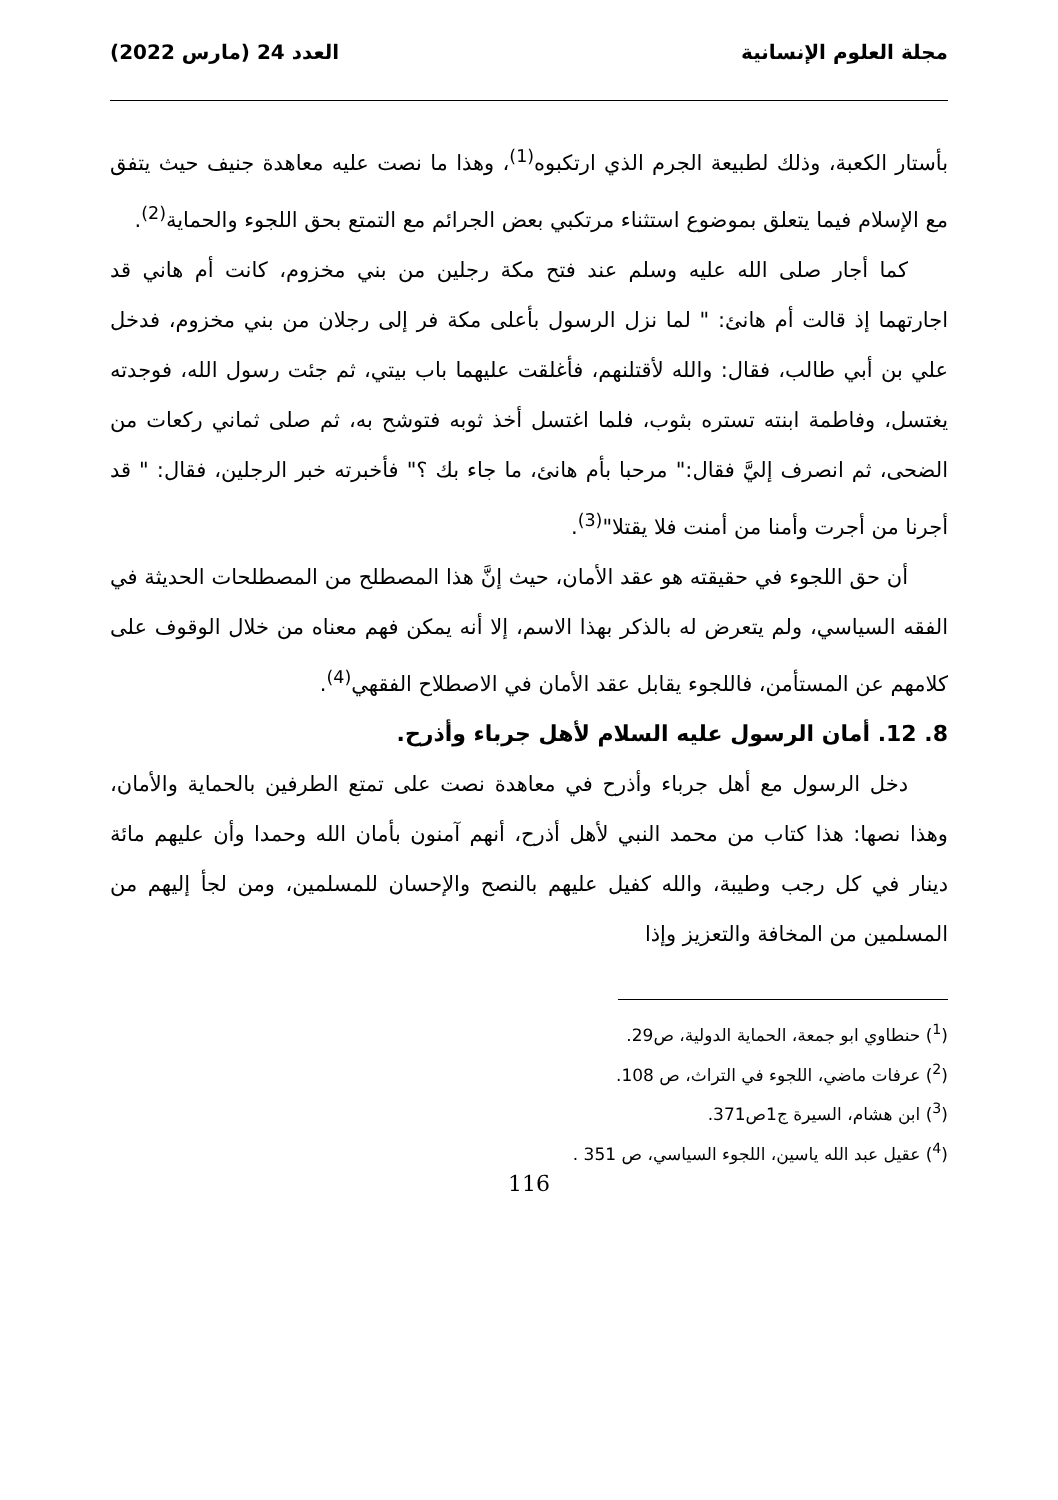مجلة العلوم الإنسانية العدد 24 (مارس 2022)
بأستار الكعبة، وذلك لطبيعة الجرم الذي ارتكبوه<sup>(1)</sup>، وهذا ما نصت عليه معاهدة جنيف حيث يتفق مع الإسلام فيما يتعلق بموضوع استثناء مرتكبي بعض الجرائم مع التمتع بحق اللجوء والحماية<sup>(2)</sup>.
كما أجار صلى الله عليه وسلم عند فتح مكة رجلين من بني مخزوم، كانت أم هاني قد اجارتهما إذ قالت أم هانئ: " لما نزل الرسول بأعلى مكة فر إلى رجلان من بني مخزوم، فدخل علي بن أبي طالب، فقال: والله لأقتلنهم، فأغلقت عليهما باب بيتي، ثم جئت رسول الله، فوجدته يغتسل، وفاطمة ابنته تستره بثوب، فلما اغتسل أخذ ثوبه فتوشح به، ثم صلى ثماني ركعات من الضحى، ثم انصرف إليَّ فقال:" مرحبا بأم هانئ، ما جاء بك ؟" فأخبرته خبر الرجلين، فقال: " قد أجرنا من أجرت وأمنا من أمنت فلا يقتلا"<sup>(3)</sup>.
أن حق اللجوء في حقيقته هو عقد الأمان، حيث إنَّ هذا المصطلح من المصطلحات الحديثة في الفقه السياسي، ولم يتعرض له بالذكر بهذا الاسم، إلا أنه يمكن فهم معناه من خلال الوقوف على كلامهم عن المستأمن، فاللجوء يقابل عقد الأمان في الاصطلاح الفقهي<sup>(4)</sup>.
8. 12. أمان الرسول عليه السلام لأهل جرباء وأذرح.
دخل الرسول مع أهل جرباء وأذرح في معاهدة نصت على تمتع الطرفين بالحماية والأمان، وهذا نصها: هذا كتاب من محمد النبي لأهل أذرح، أنهم آمنون بأمان الله وحمدا وأن عليهم مائة دينار في كل رجب وطيبة، والله كفيل عليهم بالنصح والإحسان للمسلمين، ومن لجأ إليهم من المسلمين من المخافة والتعزيز وإذا
(<sup>1</sup>) حنطاوي ابو جمعة، الحماية الدولية، ص29.
(<sup>2</sup>) عرفات ماضي، اللجوء في التراث، ص 108.
(<sup>3</sup>) ابن هشام، السيرة ج1ص371.
(<sup>4</sup>) عقيل عبد الله ياسين، اللجوء السياسي، ص 351 .
116